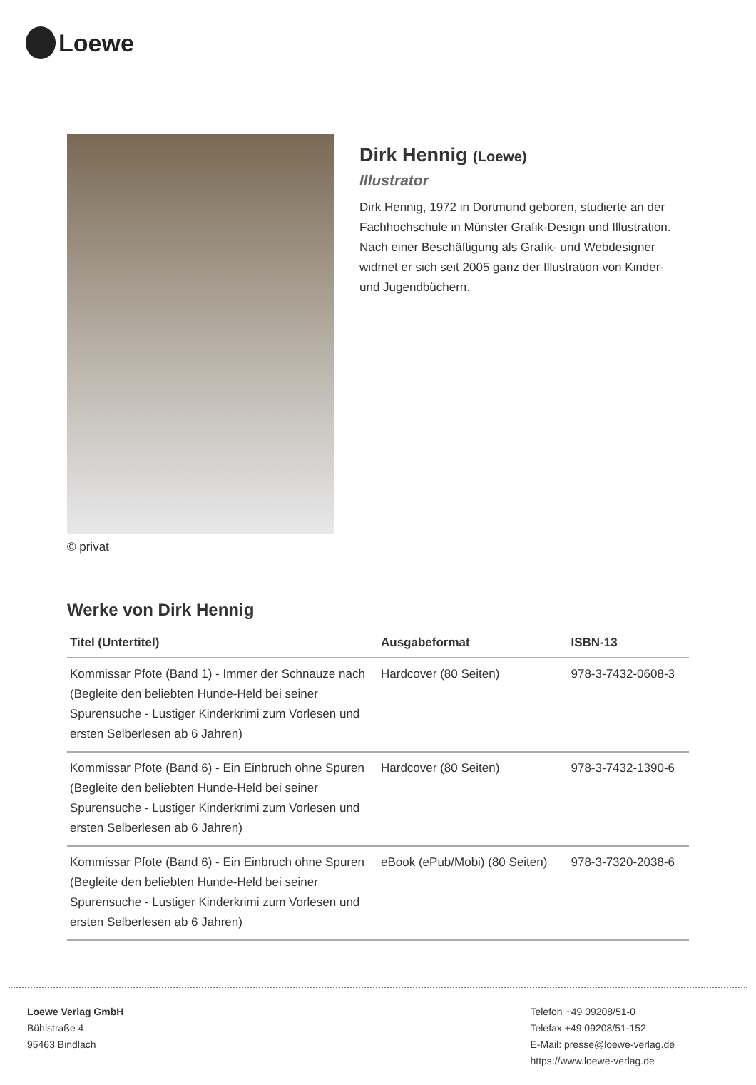Loewe
© privat
Dirk Hennig (Loewe)
Illustrator
Dirk Hennig, 1972 in Dortmund geboren, studierte an der Fachhochschule in Münster Grafik-Design und Illustration. Nach einer Beschäftigung als Grafik- und Webdesigner widmet er sich seit 2005 ganz der Illustration von Kinder- und Jugendbüchern.
Werke von Dirk Hennig
| Titel (Untertitel) | Ausgabeformat | ISBN-13 |
| --- | --- | --- |
| Kommissar Pfote (Band 1) - Immer der Schnauze nach (Begleite den beliebten Hunde-Held bei seiner Spurensuche - Lustiger Kinderkrimi zum Vorlesen und ersten Selberlesen ab 6 Jahren) | Hardcover (80 Seiten) | 978-3-7432-0608-3 |
| Kommissar Pfote (Band 6) - Ein Einbruch ohne Spuren (Begleite den beliebten Hunde-Held bei seiner Spurensuche - Lustiger Kinderkrimi zum Vorlesen und ersten Selberlesen ab 6 Jahren) | Hardcover (80 Seiten) | 978-3-7432-1390-6 |
| Kommissar Pfote (Band 6) - Ein Einbruch ohne Spuren (Begleite den beliebten Hunde-Held bei seiner Spurensuche - Lustiger Kinderkrimi zum Vorlesen und ersten Selberlesen ab 6 Jahren) | eBook (ePub/Mobi) (80 Seiten) | 978-3-7320-2038-6 |
Loewe Verlag GmbH
Bühlstraße 4
95463 Bindlach
Telefon +49 09208/51-0
Telefax +49 09208/51-152
E-Mail: presse@loewe-verlag.de
https://www.loewe-verlag.de